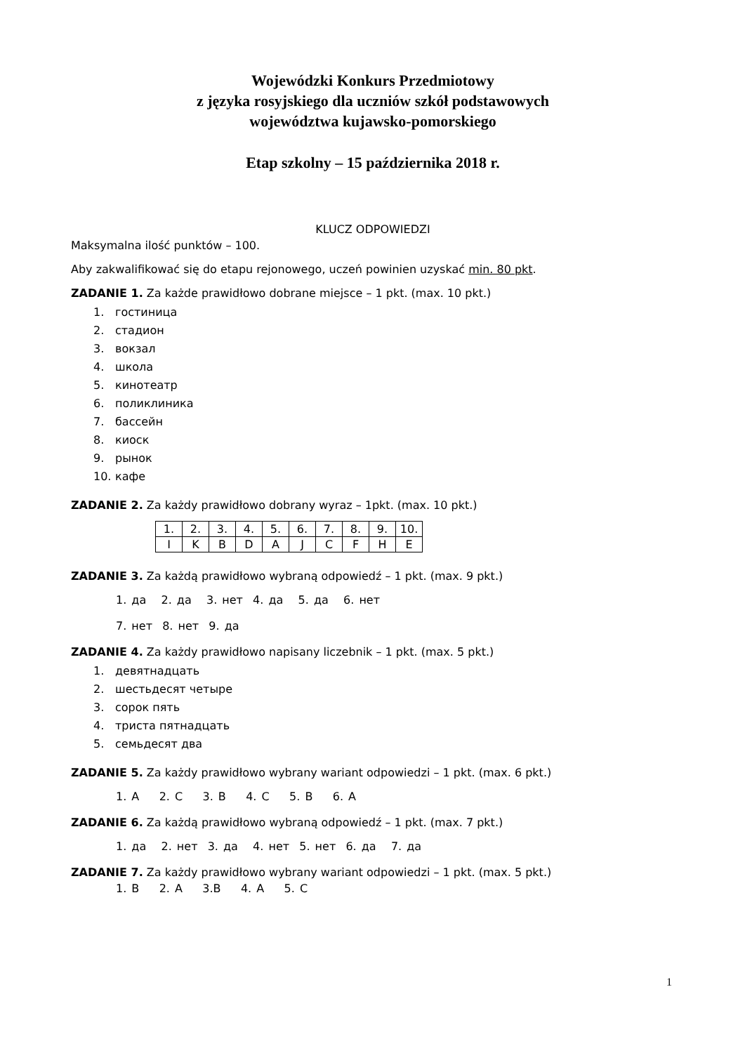Wojewódzki Konkurs Przedmiotowy
z języka rosyjskiego dla uczniów szkół podstawowych
województwa kujawsko-pomorskiego
Etap szkolny – 15 października 2018 r.
KLUCZ ODPOWIEDZI
Maksymalna ilość punktów – 100.
Aby zakwalifikować się do etapu rejonowego, uczeń powinien uzyskać min. 80 pkt.
ZADANIE 1. Za każde prawidłowo dobrane miejsce – 1 pkt. (max. 10 pkt.)
1. гостиница
2. стадион
3. вокзал
4. школа
5. кинотеатр
6. поликлиника
7. бассейн
8. киоск
9. рынок
10. кафе
ZADANIE 2. Za każdy prawidłowo dobrany wyraz – 1pkt. (max. 10 pkt.)
| 1. | 2. | 3. | 4. | 5. | 6. | 7. | 8. | 9. | 10. |
| I | K | B | D | A | J | C | F | H | E |
ZADANIE 3. Za każdą prawidłowo wybraną odpowiedź – 1 pkt. (max. 9 pkt.)
1. да 2. да 3. нет 4. да 5. да 6. нет
7. нет 8. нет 9. да
ZADANIE 4. Za każdy prawidłowo napisany liczebnik – 1 pkt. (max. 5 pkt.)
1. девятнадцать
2. шестьдесят четыре
3. сорок пять
4. триста пятнадцать
5. семьдесят два
ZADANIE 5. Za każdy prawidłowo wybrany wariant odpowiedzi – 1 pkt. (max. 6 pkt.)
1. A 2. C 3. B 4. C 5. B 6. A
ZADANIE 6. Za każdą prawidłowo wybraną odpowiedź – 1 pkt. (max. 7 pkt.)
1. да 2. нет 3. да 4. нет 5. нет 6. да 7. да
ZADANIE 7. Za każdy prawidłowo wybrany wariant odpowiedzi – 1 pkt. (max. 5 pkt.)
1. B 2. A 3.B 4. A 5. C
1